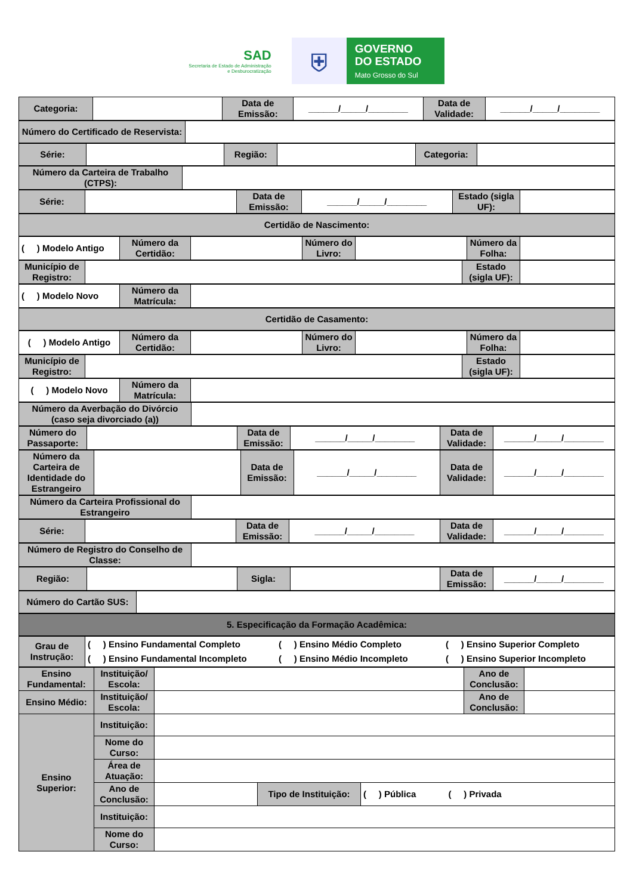SAD
Secretaria de Estado de Administração
e Desburocratização
⛨
GOVERNO
DO ESTADO
Mato Grosso do Sul
| Categoria: | | Data de Emissão: | ______/_____/________ | Data de Validade: | ______/_____/________ |
| Número do Certificado de Reservista: | |
| Série: | | Região: | | Categoria: | |
| Número da Carteira de Trabalho (CTPS): | |
| Série: | | Data de Emissão: | ______/_____/________ | Estado (sigla UF): | |
| Certidão de Nascimento: |
| ( ) Modelo Antigo | Número da Certidão: | | Número do Livro: | | Número da Folha: | |
| Município de Registro: | | Estado (sigla UF): | |
| ( ) Modelo Novo | Número da Matrícula: | |
| Certidão de Casamento: |
| ( ) Modelo Antigo | Número da Certidão: | | Número do Livro: | | Número da Folha: | |
| Município de Registro: | | Estado (sigla UF): | |
| ( ) Modelo Novo | Número da Matrícula: | |
| Número da Averbação do Divórcio (caso seja divorciado (a)) | |
| Número do Passaporte: | | Data de Emissão: | ______/_____/________ | Data de Validade: | ______/_____/________ |
| Número da Carteira de Identidade do Estrangeiro | | Data de Emissão: | ______/_____/________ | Data de Validade: | ______/_____/________ |
| Número da Carteira Profissional do Estrangeiro | |
| Série: | | Data de Emissão: | ______/_____/________ | Data de Validade: | ______/_____/________ |
| Número de Registro do Conselho de Classe: | |
| Região: | | Sigla: | | Data de Emissão: | ______/_____/________ |
| Número do Cartão SUS: | |
| 5. Especificação da Formação Acadêmica: |
| Grau de Instrução: | ( ) Ensino Fundamental Completo ( ) Ensino Médio Completo ( ) Ensino Superior Completo ( ) Ensino Fundamental Incompleto ( ) Ensino Médio Incompleto ( ) Ensino Superior Incompleto |
| Ensino Fundamental: | Instituição/ Escola: | | | | Ano de Conclusão: | |
| Ensino Médio: | Instituição/ Escola: | | | | Ano de Conclusão: | |
| Ensino Superior: | Instituição: | | | | | |
| | Nome do Curso: | | | | | |
| | Área de Atuação: | | | | | |
| | Ano de Conclusão: | | Tipo de Instituição: | ( ) Pública ( ) Privada | | |
| | Instituição: | | | | | |
| | Nome do Curso: | | | | | |